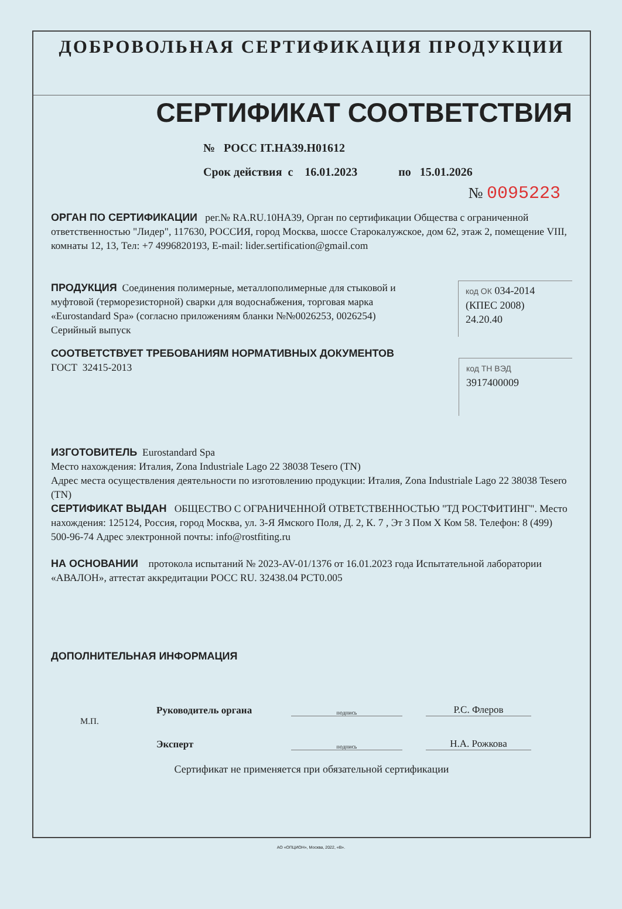ДОБРОВОЛЬНАЯ СЕРТИФИКАЦИЯ ПРОДУКЦИИ
СЕРТИФИКАТ СООТВЕТСТВИЯ
№ РОСС IT.НА39.Н01612
Срок действия с 16.01.2023 по 15.01.2026
№ 0095223
ОРГАН ПО СЕРТИФИКАЦИИ рег.№ RA.RU.10НА39, Орган по сертификации Общества с ограниченной ответственностью "Лидер", 117630, РОССИЯ, город Москва, шоссе Старокалужское, дом 62, этаж 2, помещение VIII, комнаты 12, 13, Тел: +7 4996820193, E-mail: lider.sertification@gmail.com
ПРОДУКЦИЯ Соединения полимерные, металлополимерные для стыковой и муфтовой (терморезисторной) сварки для водоснабжения, торговая марка «Eurostandard Spa» (согласно приложениям бланки №№0026253, 0026254)
Серийный выпуск
код ОК 034-2014
(КПЕС 2008)
24.20.40
СООТВЕТСТВУЕТ ТРЕБОВАНИЯМ НОРМАТИВНЫХ ДОКУМЕНТОВ
ГОСТ 32415-2013
код ТН ВЭД
3917400009
ИЗГОТОВИТЕЛЬ Eurostandard Spa
Место нахождения: Италия, Zona Industriale Lago 22 38038 Tesero (TN)
Адрес места осуществления деятельности по изготовлению продукции: Италия, Zona Industriale Lago 22 38038 Tesero (TN)
СЕРТИФИКАТ ВЫДАН ОБЩЕСТВО С ОГРАНИЧЕННОЙ ОТВЕТСТВЕННОСТЬЮ "ТД РОСТФИТИНГ". Место нахождения: 125124, Россия, город Москва, ул. 3-Я Ямского Поля, Д. 2, К. 7 , Эт 3 Пом X Ком 58. Телефон: 8 (499) 500-96-74 Адрес электронной почты: info@rostfiting.ru
НА ОСНОВАНИИ протокола испытаний № 2023-AV-01/1376 от 16.01.2023 года Испытательной лаборатории «АВАЛОН», аттестат аккредитации РОСС RU. 32438.04 РСТ0.005
ДОПОЛНИТЕЛЬНАЯ ИНФОРМАЦИЯ
Руководитель органа подпись Р.С. Флеров
М.П.
Эксперт подпись Н.А. Рожкова
Сертификат не применяется при обязательной сертификации
АО «ОПЦИОН», Москва, 2022, «В».